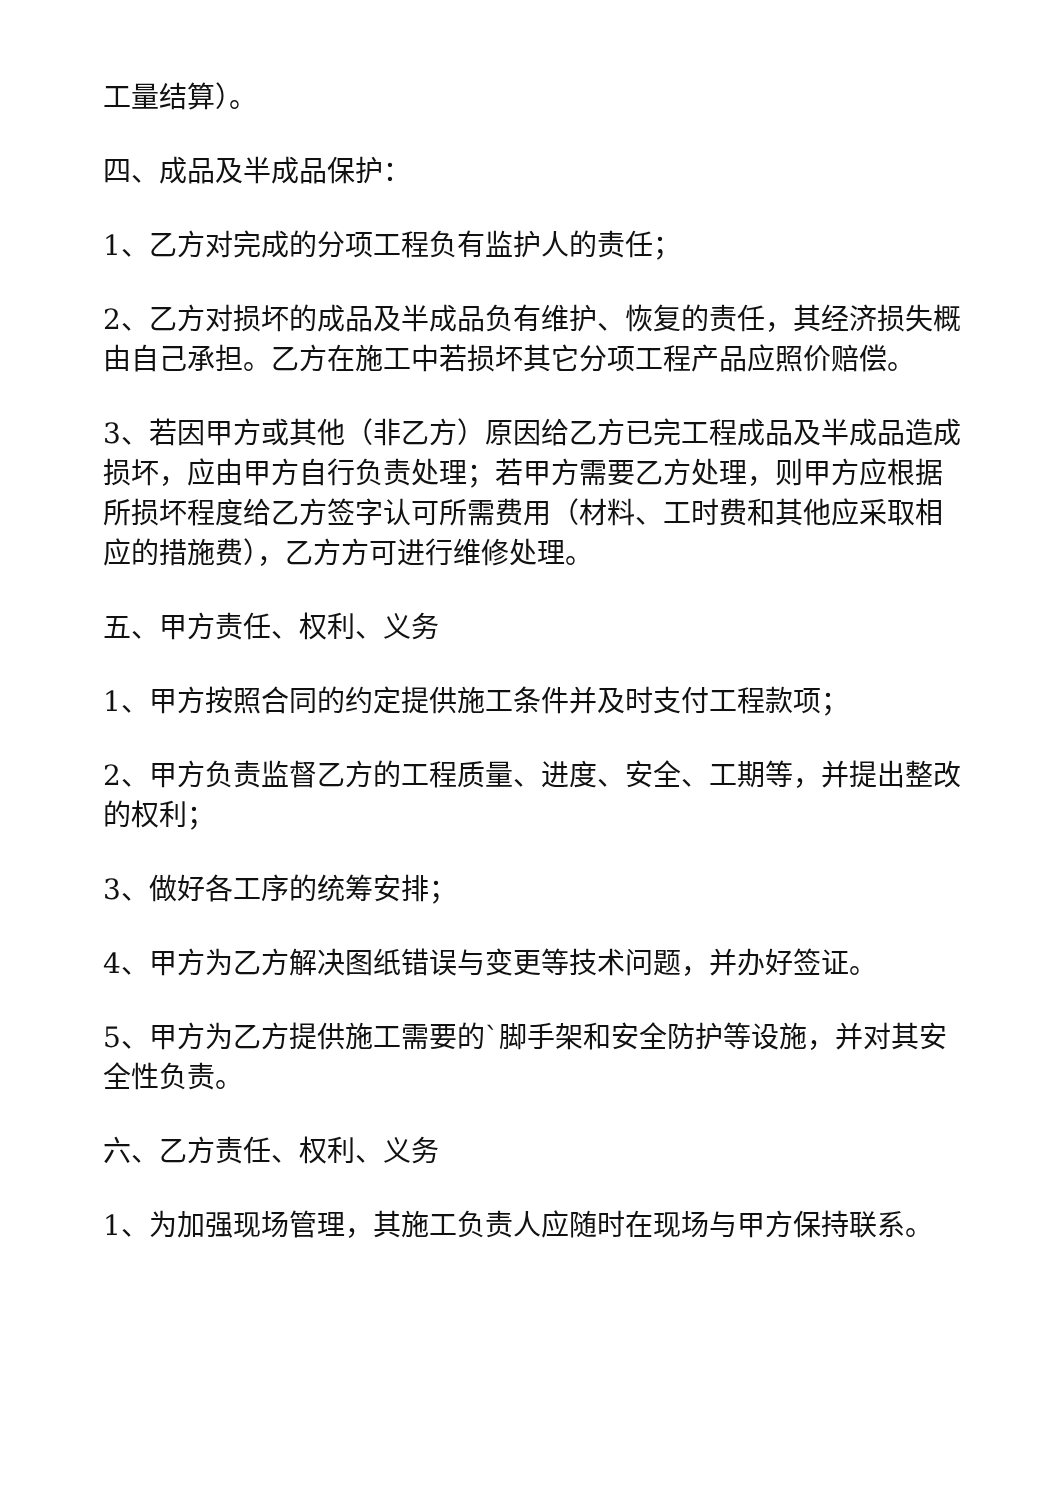工量结算）。
四、成品及半成品保护：
1、乙方对完成的分项工程负有监护人的责任；
2、乙方对损坏的成品及半成品负有维护、恢复的责任，其经济损失概由自己承担。乙方在施工中若损坏其它分项工程产品应照价赔偿。
3、若因甲方或其他（非乙方）原因给乙方已完工程成品及半成品造成损坏，应由甲方自行负责处理；若甲方需要乙方处理，则甲方应根据所损坏程度给乙方签字认可所需费用（材料、工时费和其他应采取相应的措施费），乙方方可进行维修处理。
五、甲方责任、权利、义务
1、甲方按照合同的约定提供施工条件并及时支付工程款项；
2、甲方负责监督乙方的工程质量、进度、安全、工期等，并提出整改的权利；
3、做好各工序的统筹安排；
4、甲方为乙方解决图纸错误与变更等技术问题，并办好签证。
5、甲方为乙方提供施工需要的`脚手架和安全防护等设施，并对其安全性负责。
六、乙方责任、权利、义务
1、为加强现场管理，其施工负责人应随时在现场与甲方保持联系。